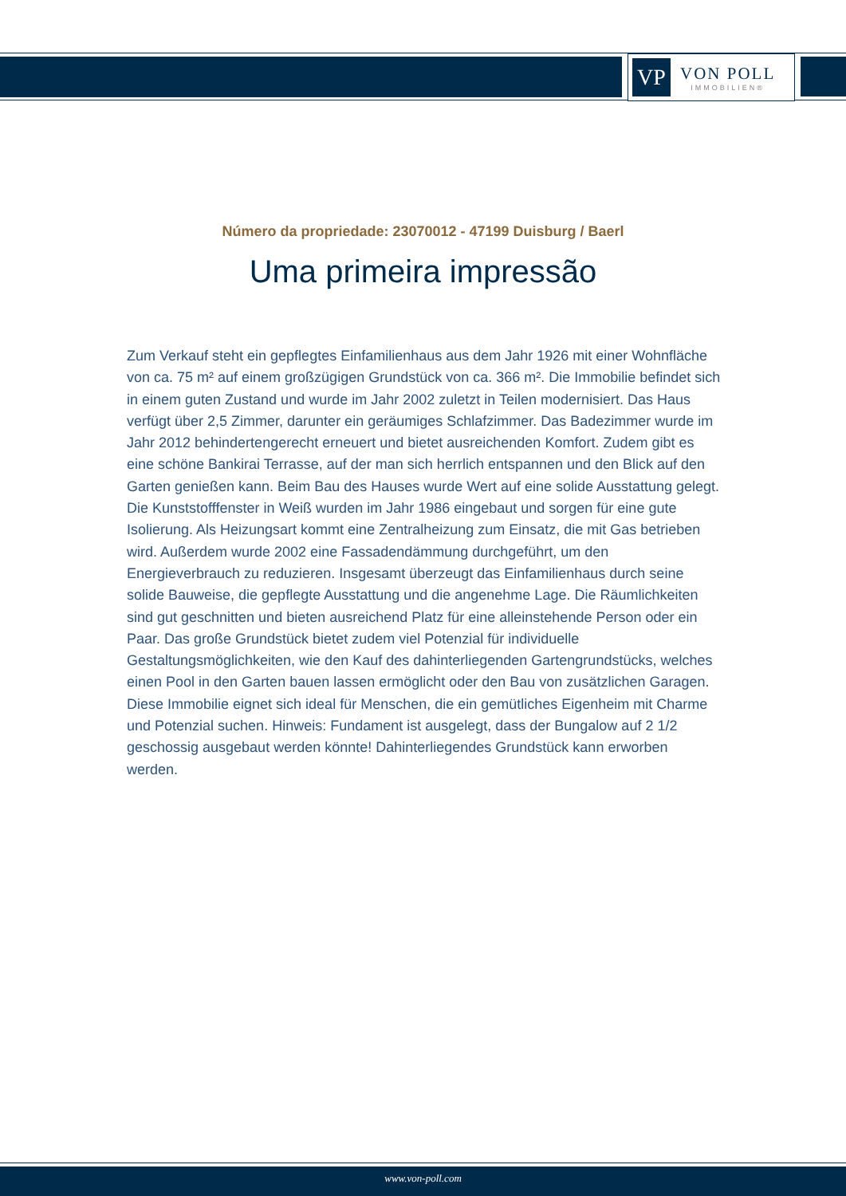VP
VON POLL
IMMOBILIEN®
Número da propriedade: 23070012 - 47199 Duisburg / Baerl
Uma primeira impressão
Zum Verkauf steht ein gepflegtes Einfamilienhaus aus dem Jahr 1926 mit einer Wohnfläche von ca. 75 m² auf einem großzügigen Grundstück von ca. 366 m². Die Immobilie befindet sich in einem guten Zustand und wurde im Jahr 2002 zuletzt in Teilen modernisiert. Das Haus verfügt über 2,5 Zimmer, darunter ein geräumiges Schlafzimmer. Das Badezimmer wurde im Jahr 2012 behindertengerecht erneuert und bietet ausreichenden Komfort. Zudem gibt es eine schöne Bankirai Terrasse, auf der man sich herrlich entspannen und den Blick auf den Garten genießen kann. Beim Bau des Hauses wurde Wert auf eine solide Ausstattung gelegt. Die Kunststofffenster in Weiß wurden im Jahr 1986 eingebaut und sorgen für eine gute Isolierung. Als Heizungsart kommt eine Zentralheizung zum Einsatz, die mit Gas betrieben wird. Außerdem wurde 2002 eine Fassadendämmung durchgeführt, um den Energieverbrauch zu reduzieren. Insgesamt überzeugt das Einfamilienhaus durch seine solide Bauweise, die gepflegte Ausstattung und die angenehme Lage. Die Räumlichkeiten sind gut geschnitten und bieten ausreichend Platz für eine alleinstehende Person oder ein Paar. Das große Grundstück bietet zudem viel Potenzial für individuelle Gestaltungsmöglichkeiten, wie den Kauf des dahinterliegenden Gartengrundstücks, welches einen Pool in den Garten bauen lassen ermöglicht oder den Bau von zusätzlichen Garagen. Diese Immobilie eignet sich ideal für Menschen, die ein gemütliches Eigenheim mit Charme und Potenzial suchen. Hinweis: Fundament ist ausgelegt, dass der Bungalow auf 2 1/2 geschossig ausgebaut werden könnte! Dahinterliegendes Grundstück kann erworben werden.
www.von-poll.com